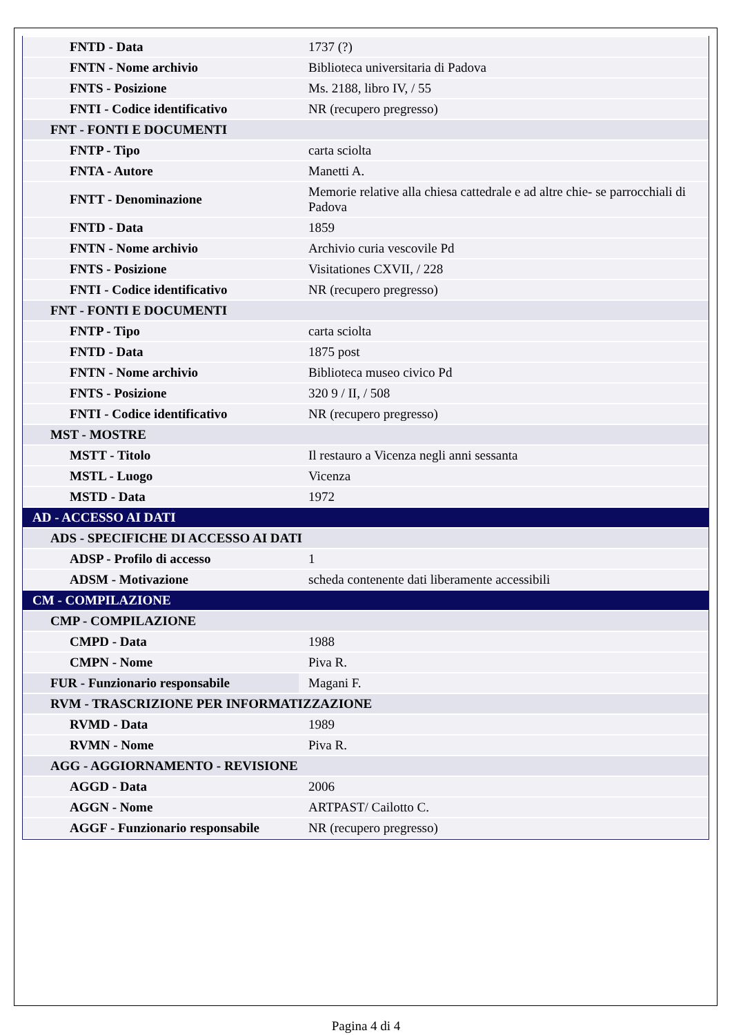| FNTD - Data | 1737 (?) |
| FNTN - Nome archivio | Biblioteca universitaria di Padova |
| FNTS - Posizione | Ms. 2188, libro IV, / 55 |
| FNTI - Codice identificativo | NR (recupero pregresso) |
| FNT - FONTI E DOCUMENTI | |
| FNTP - Tipo | carta sciolta |
| FNTA - Autore | Manetti A. |
| FNTT - Denominazione | Memorie relative alla chiesa cattedrale e ad altre chie- se parrocchiali di Padova |
| FNTD - Data | 1859 |
| FNTN - Nome archivio | Archivio curia vescovile Pd |
| FNTS - Posizione | Visitationes CXVII, / 228 |
| FNTI - Codice identificativo | NR (recupero pregresso) |
| FNT - FONTI E DOCUMENTI | |
| FNTP - Tipo | carta sciolta |
| FNTD - Data | 1875 post |
| FNTN - Nome archivio | Biblioteca museo civico Pd |
| FNTS - Posizione | 320 9 / II, / 508 |
| FNTI - Codice identificativo | NR (recupero pregresso) |
| MST - MOSTRE | |
| MSTT - Titolo | Il restauro a Vicenza negli anni sessanta |
| MSTL - Luogo | Vicenza |
| MSTD - Data | 1972 |
| AD - ACCESSO AI DATI | |
| ADS - SPECIFICHE DI ACCESSO AI DATI | |
| ADSP - Profilo di accesso | 1 |
| ADSM - Motivazione | scheda contenente dati liberamente accessibili |
| CM - COMPILAZIONE | |
| CMP - COMPILAZIONE | |
| CMPD - Data | 1988 |
| CMPN - Nome | Piva R. |
| FUR - Funzionario responsabile | Magani F. |
| RVM - TRASCRIZIONE PER INFORMATIZZAZIONE | |
| RVMD - Data | 1989 |
| RVMN - Nome | Piva R. |
| AGG - AGGIORNAMENTO - REVISIONE | |
| AGGD - Data | 2006 |
| AGGN - Nome | ARTPAST/ Cailotto C. |
| AGGF - Funzionario responsabile | NR (recupero pregresso) |
Pagina 4 di 4